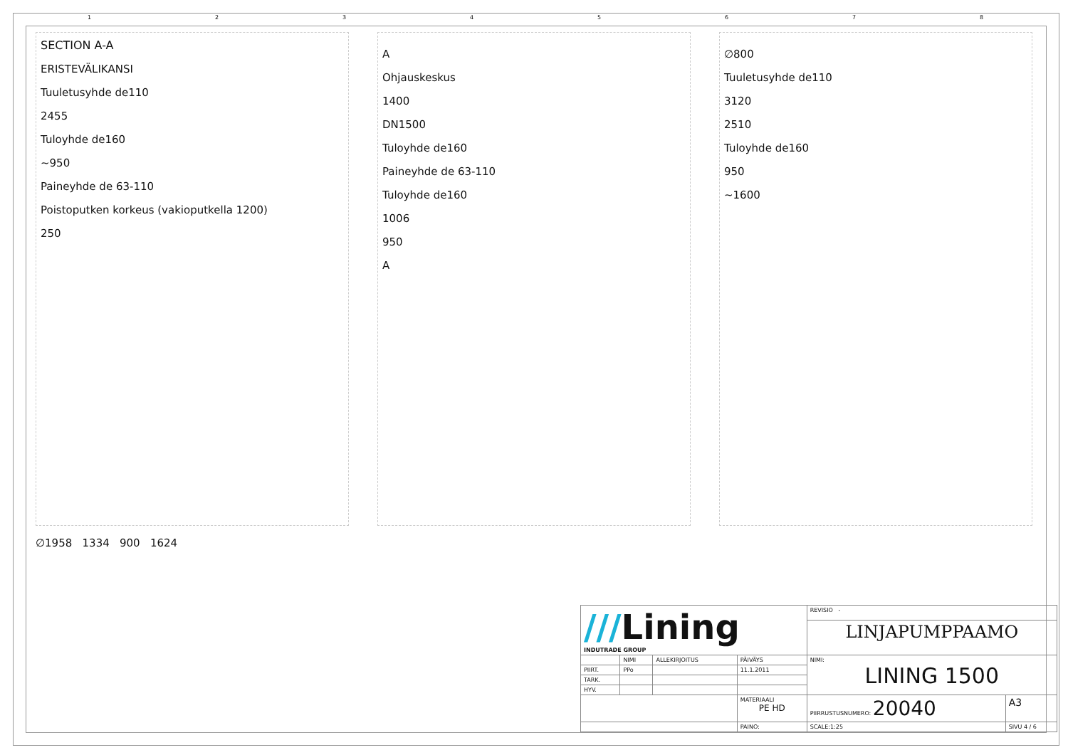1 2 3 4 5 6 7 8
SECTION A-A
ERISTEVÄLIKANSI
Tuuletusyhde de110
2455
Tuloyhde de160
~950
Paineyhde de 63-110
Poistoputken korkeus (vakioputkella 1200)
250
A
Ohjauskeskus
1400
DN1500
Tuloyhde de160
Paineyhde de 63-110
Tuloyhde de160
1006
950
A
∅800
Tuuletusyhde de110
3120
2510
Tuloyhde de160
950
~1600
∅1958 1334 900 1624
| /// Lining INDUTRADE GROUP | | | | REVISIO - | |
| | | | | LINJAPUMPPAAMO | |
| | NIMI | ALLEKIRJOITUS | PÄIVÄYS | NIMI: LINING 1500 | |
| PIIRT. | PPo | | 11.1.2011 | | |
| TARK. | | | | | |
| HYV. | | | | | |
| | | | MATERIAALI PE HD | PIIRRUSTUSNUMERO: 20040 | A3 |
| | | | PAINO: | SCALE:1:25 | SIVU 4 / 6 |